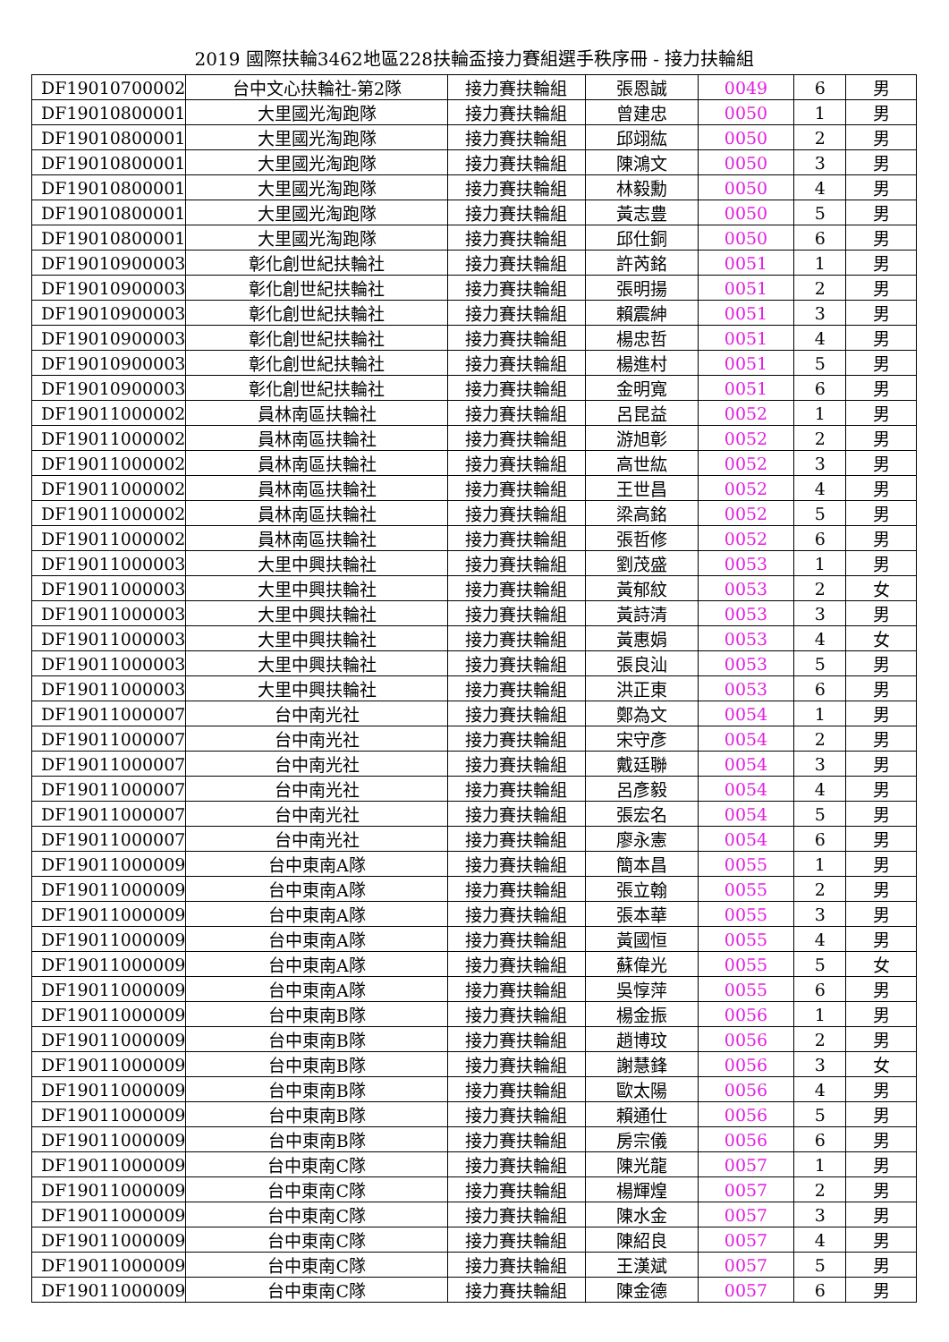2019 國際扶輪3462地區228扶輪盃接力賽組選手秩序冊 - 接力扶輪組
| DF19010700002 | 台中文心扶輪社-第2隊 | 接力賽扶輪組 | 張恩誠 | 0049 | 6 | 男 |
| DF19010800001 | 大里國光淘跑隊 | 接力賽扶輪組 | 曾建忠 | 0050 | 1 | 男 |
| DF19010800001 | 大里國光淘跑隊 | 接力賽扶輪組 | 邱翊紘 | 0050 | 2 | 男 |
| DF19010800001 | 大里國光淘跑隊 | 接力賽扶輪組 | 陳鴻文 | 0050 | 3 | 男 |
| DF19010800001 | 大里國光淘跑隊 | 接力賽扶輪組 | 林毅勳 | 0050 | 4 | 男 |
| DF19010800001 | 大里國光淘跑隊 | 接力賽扶輪組 | 黃志豊 | 0050 | 5 | 男 |
| DF19010800001 | 大里國光淘跑隊 | 接力賽扶輪組 | 邱仕銅 | 0050 | 6 | 男 |
| DF19010900003 | 彰化創世紀扶輪社 | 接力賽扶輪組 | 許芮銘 | 0051 | 1 | 男 |
| DF19010900003 | 彰化創世紀扶輪社 | 接力賽扶輪組 | 張明揚 | 0051 | 2 | 男 |
| DF19010900003 | 彰化創世紀扶輪社 | 接力賽扶輪組 | 賴震紳 | 0051 | 3 | 男 |
| DF19010900003 | 彰化創世紀扶輪社 | 接力賽扶輪組 | 楊忠哲 | 0051 | 4 | 男 |
| DF19010900003 | 彰化創世紀扶輪社 | 接力賽扶輪組 | 楊進村 | 0051 | 5 | 男 |
| DF19010900003 | 彰化創世紀扶輪社 | 接力賽扶輪組 | 金明寬 | 0051 | 6 | 男 |
| DF19011000002 | 員林南區扶輪社 | 接力賽扶輪組 | 呂昆益 | 0052 | 1 | 男 |
| DF19011000002 | 員林南區扶輪社 | 接力賽扶輪組 | 游旭彰 | 0052 | 2 | 男 |
| DF19011000002 | 員林南區扶輪社 | 接力賽扶輪組 | 高世紘 | 0052 | 3 | 男 |
| DF19011000002 | 員林南區扶輪社 | 接力賽扶輪組 | 王世昌 | 0052 | 4 | 男 |
| DF19011000002 | 員林南區扶輪社 | 接力賽扶輪組 | 梁高銘 | 0052 | 5 | 男 |
| DF19011000002 | 員林南區扶輪社 | 接力賽扶輪組 | 張哲修 | 0052 | 6 | 男 |
| DF19011000003 | 大里中興扶輪社 | 接力賽扶輪組 | 劉茂盛 | 0053 | 1 | 男 |
| DF19011000003 | 大里中興扶輪社 | 接力賽扶輪組 | 黃郁紋 | 0053 | 2 | 女 |
| DF19011000003 | 大里中興扶輪社 | 接力賽扶輪組 | 黃詩清 | 0053 | 3 | 男 |
| DF19011000003 | 大里中興扶輪社 | 接力賽扶輪組 | 黃惠娟 | 0053 | 4 | 女 |
| DF19011000003 | 大里中興扶輪社 | 接力賽扶輪組 | 張良汕 | 0053 | 5 | 男 |
| DF19011000003 | 大里中興扶輪社 | 接力賽扶輪組 | 洪正東 | 0053 | 6 | 男 |
| DF19011000007 | 台中南光社 | 接力賽扶輪組 | 鄭為文 | 0054 | 1 | 男 |
| DF19011000007 | 台中南光社 | 接力賽扶輪組 | 宋守彥 | 0054 | 2 | 男 |
| DF19011000007 | 台中南光社 | 接力賽扶輪組 | 戴廷聯 | 0054 | 3 | 男 |
| DF19011000007 | 台中南光社 | 接力賽扶輪組 | 呂彥毅 | 0054 | 4 | 男 |
| DF19011000007 | 台中南光社 | 接力賽扶輪組 | 張宏名 | 0054 | 5 | 男 |
| DF19011000007 | 台中南光社 | 接力賽扶輪組 | 廖永憲 | 0054 | 6 | 男 |
| DF19011000009 | 台中東南A隊 | 接力賽扶輪組 | 簡本昌 | 0055 | 1 | 男 |
| DF19011000009 | 台中東南A隊 | 接力賽扶輪組 | 張立翰 | 0055 | 2 | 男 |
| DF19011000009 | 台中東南A隊 | 接力賽扶輪組 | 張本華 | 0055 | 3 | 男 |
| DF19011000009 | 台中東南A隊 | 接力賽扶輪組 | 黃國恒 | 0055 | 4 | 男 |
| DF19011000009 | 台中東南A隊 | 接力賽扶輪組 | 蘇偉光 | 0055 | 5 | 女 |
| DF19011000009 | 台中東南A隊 | 接力賽扶輪組 | 吳惇萍 | 0055 | 6 | 男 |
| DF19011000009 | 台中東南B隊 | 接力賽扶輪組 | 楊金振 | 0056 | 1 | 男 |
| DF19011000009 | 台中東南B隊 | 接力賽扶輪組 | 趙博玟 | 0056 | 2 | 男 |
| DF19011000009 | 台中東南B隊 | 接力賽扶輪組 | 謝慧鋒 | 0056 | 3 | 女 |
| DF19011000009 | 台中東南B隊 | 接力賽扶輪組 | 歐太陽 | 0056 | 4 | 男 |
| DF19011000009 | 台中東南B隊 | 接力賽扶輪組 | 賴通仕 | 0056 | 5 | 男 |
| DF19011000009 | 台中東南B隊 | 接力賽扶輪組 | 房宗儀 | 0056 | 6 | 男 |
| DF19011000009 | 台中東南C隊 | 接力賽扶輪組 | 陳光龍 | 0057 | 1 | 男 |
| DF19011000009 | 台中東南C隊 | 接力賽扶輪組 | 楊輝煌 | 0057 | 2 | 男 |
| DF19011000009 | 台中東南C隊 | 接力賽扶輪組 | 陳水金 | 0057 | 3 | 男 |
| DF19011000009 | 台中東南C隊 | 接力賽扶輪組 | 陳紹良 | 0057 | 4 | 男 |
| DF19011000009 | 台中東南C隊 | 接力賽扶輪組 | 王漢斌 | 0057 | 5 | 男 |
| DF19011000009 | 台中東南C隊 | 接力賽扶輪組 | 陳金德 | 0057 | 6 | 男 |